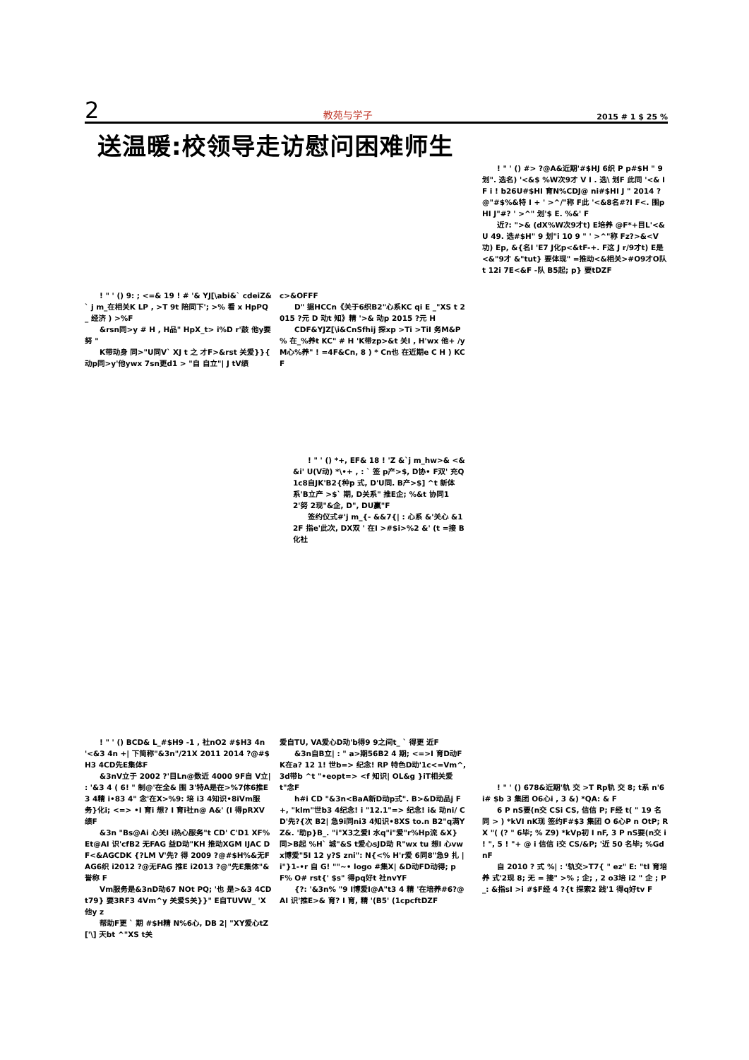2 教苑与学子 2015 # 1 $ 25 %
送温暖:校领导走访慰问困难师生
! " ' () #> ?@A&近期'#$HJ 6织 P p#$H " 9 划". 选名) '<&$ %W次9才 V I . 选\ 划F 此同 '<& I F i ! b26U#$HI 育N%CDJ@ ni#$HI J " 2014 ?@"#$%&特 I + ' >^/"称 F此 '<&8名#?I F<. 围pHI J"#? ' >^" 划'$ E. %&' F
近?: ">& (dX%W次9才t) E培养 @F*+目L'<&U 49. 选#$H" 9 划"i 10 9 " ' >^"称 Fz?>&<V功) Ep, &{名I 'E7 J化p<&tF-+. F这 J r/9才t) E是<&"9才 &"tut} 要体现" =推动<&相关>#O9才O队t 12i 7E<&F -队 B5起; p} 要tDZF
! " ' () 9: ; <=& 19 ! # '& YJ[\abi&` cdeiZ&` j m_在相关K LP , >T 9t 陪同下'; >% 看 x HpPQ_ 经济 ) >%F
&rsn同>y # H , H品" HpX_t> i%D r'鼓 他y要 努 "
K带动身 同>"U同V` XJ t 之 才F>&rst 关爱}}{ 动p同>y'他ywx 7sn更d1 > "自 自立"| J tV绩
c>&OFFF
D" 据HCCn《关于6织B2"心系KC qi E _"XS t 2015 ?元 D 动t 知》精 '>& 动p 2015 ?元 H
CDF&YJZ[\i&CnSfhij 探xp >Ti >TiI 务M&P % 在_%养t KC" # H 'K带zp>&t 关I , H'wx 他+ /yM心%养" ! =4F&Cn, 8 ) * Cn也 在近期e C H ) KCF
! " ' () *+, EF& 18 ! 'Z &`j m_hw>& <&&i' U(V动) *\•+ , : ` 签 p产>$, D协• F双' 充Q1c8自JK'B2{种p 式, D'U同. B产>$] ^t 新体系'B立产 >$` 期, D关系" 推E企; %&t 协同1 2'努 2现"&企, D", DU赢"F
签约仪式#'j m_{- &&7{| : 心系 &'关心 &12F 指e'此次, DX双 ' 在I >#$i>%2 &' (t =接 B化社
! " ' () BCD& L_#$H9 -1 , 社nO2 #$H3 4n '<&3 4n +| 下简称"&3n"/21X 2011 2014 ?@#$ H3 4CD先E集体F
&3nV立于 2002 ?'目Ln@数近 4000 9F自 V立| : '&3 4 ( 6! " 制@'在全& 围 3'特A是在>%7体6推E3 4精 i•83 4" 念'在X>%9: 培 i3 4知识•8iVm服 务}化i; <=> •I 育i 想? I 育i社n@ A&' (I 得pRXV绩F
&3n "Bs@Ai 心关I i热心服务"t CD' C'D1 XF% Et@AI 识'cfB2 无FAG 益D动"KH 推动XGM IJAC DF<&AGCDK {?LM V'先? 得 2009 ?@#$H%&无FAG6织 i2012 ?@无FAG 推E i2013 ?@"先E集体"& 誉称 F
Vm服务是&3nD动67 NOt PQ; '也 是>&3 4CDt79} 要3RF3 4Vm^y 关爱S关}}" E自TUVW_ 'X他y z
帮助F更 ` 期 #$H精 N%6心, DB 2| "XY爱心tZ['\] 天bt ^"XS t关
爱自TU, VA爱心D动'b得9 9之间t_ ` 得更 近F
&3n自B立| : " a>期56B2 4 期; <=>I 育D动FK在a? 12 1! 世b=> 纪念! RP 特色D动'1c<=Vm^, 3d带b ^t "•eopt=> <f 知识| OL&g }iT相关爱t"念F
h#i CD "&3n<BaA新D动p式". B>&D动品j F +, "klm"世b3 4纪念! i "12.1"=> 纪念! i& 动ni/ CD'先?{次 B2| 急9i同ni3 4知识•8XS to.n B2"q满YZ&. '助p}B_. "i"X3之爱I 水q"i"爱"r%Hp流 &X} 同>B起 %H` 城"&S t爱心sJD动 R"wx tu 想I 心vwx博爱"5I 12 y?S zni": N{<% H'r爱 6同8"急9 扎 |i"}1-•r 自 G! ""~• logo #集X| &D动FD动得; pF% O# rst{' $s" 得pq好t 社nvYF
{?: '&3n% "9 I博爱I@A"t3 4 精 '在培养#6?@AI 识'推E>& 育? I 育, 精 '(B5' (1cpcftDZF
! " ' () 678&近期'轨 交 >T Rp轨 交 8; t系 n'6 i# $b 3 集团 O6心i , 3 &) *QA: & F
6 P nS要(n交 CSi CS, 信信 P; F经 t( " 19 名同 > ) *kVI nK现 签约F#$3 集团 O 6心P n OtP; RX "( (? " 6毕; % Z9) *kVp初 I nF, 3 P nS要(n交 i ! ", 5 ! "+ @ i 信信 i交 CS/&P; '近 50 名毕; %Gd nF
自 2010 ? 式 %| : '轨交>T7{ " ez" E: "tI 育培养 式'2现 8; 无 = 接" >% ; 企; , 2 o3培 i2 " 企 ; P_: &指sI >i #$F经 4 ?{t 探索2 践'1 得q好tv F